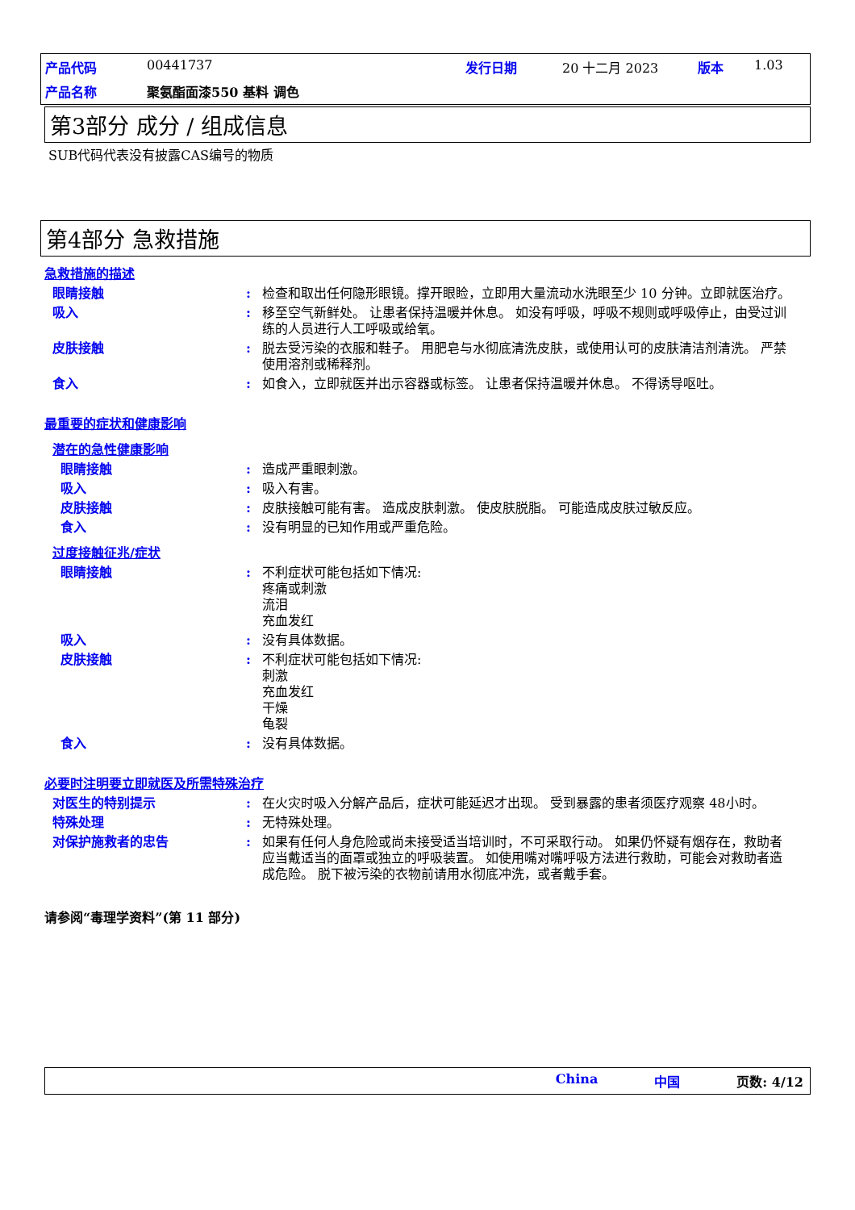产品代码 00441737 发行日期 20 十二月 2023 版本 1.03 产品名称 聚氨酯面漆550 基料 调色
第3部分 成分 / 组成信息
SUB代码代表没有披露CAS编号的物质
第4部分 急救措施
急救措施的描述
眼睛接触: 检查和取出任何隐形眼镜。撑开眼睑，立即用大量流动水洗眼至少 10 分钟。立即就医治疗。
吸入: 移至空气新鲜处。 让患者保持温暖并休息。 如没有呼吸，呼吸不规则或呼吸停止，由受过训练的人员进行人工呼吸或给氧。
皮肤接触: 脱去受污染的衣服和鞋子。 用肥皂与水彻底清洗皮肤，或使用认可的皮肤清洁剂清洗。 严禁使用溶剂或稀释剂。
食入: 如食入，立即就医并出示容器或标签。 让患者保持温暖并休息。 不得诱导呕吐。
最重要的症状和健康影响
潜在的急性健康影响
眼睛接触: 造成严重眼刺激。
吸入: 吸入有害。
皮肤接触: 皮肤接触可能有害。 造成皮肤刺激。 使皮肤脱脂。 可能造成皮肤过敏反应。
食入: 没有明显的已知作用或严重危险。
过度接触征兆/症状
眼睛接触: 不利症状可能包括如下情况:
疼痛或刺激
流泪
充血发红
吸入: 没有具体数据。
皮肤接触: 不利症状可能包括如下情况:
刺激
充血发红
干燥
龟裂
食入: 没有具体数据。
必要时注明要立即就医及所需特殊治疗
对医生的特别提示: 在火灾时吸入分解产品后，症状可能延迟才出现。 受到暴露的患者须医疗观察 48小时。
特殊处理: 无特殊处理。
对保护施救者的忠告: 如果有任何人身危险或尚未接受适当培训时，不可采取行动。 如果仍怀疑有烟存在，救助者应当戴适当的面罩或独立的呼吸装置。 如使用嘴对嘴呼吸方法进行救助，可能会对救助者造成危险。 脱下被污染的衣物前请用水彻底冲洗，或者戴手套。
请参阅“毒理学资料”(第 11 部分)
China 中国 页数: 4/12